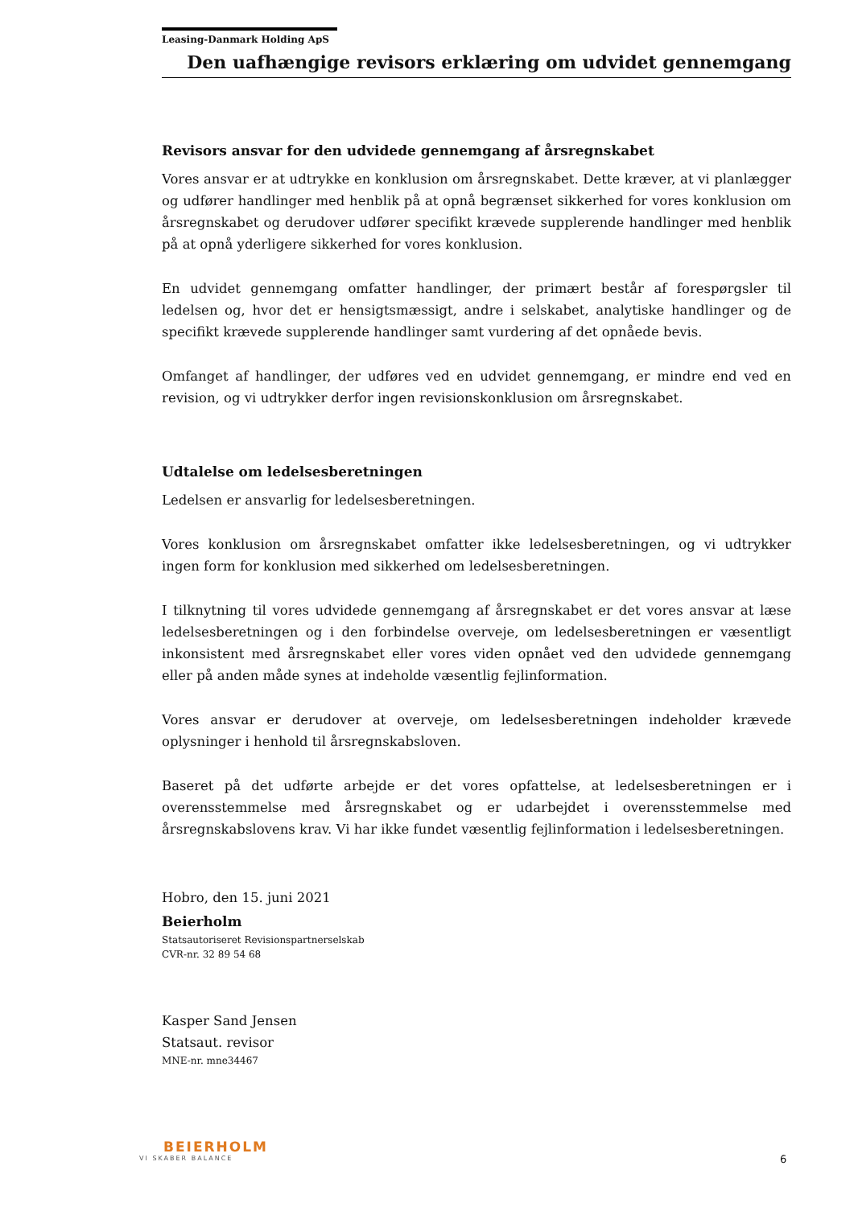Leasing-Danmark Holding ApS
Den uafhængige revisors erklæring om udvidet gennemgang
Revisors ansvar for den udvidede gennemgang af årsregnskabet
Vores ansvar er at udtrykke en konklusion om årsregnskabet. Dette kræver, at vi planlægger og udfører handlinger med henblik på at opnå begrænset sikkerhed for vores konklusion om årsregnskabet og derudover udfører specifikt krævede supplerende handlinger med henblik på at opnå yderligere sikkerhed for vores konklusion.
En udvidet gennemgang omfatter handlinger, der primært består af forespørgsler til ledelsen og, hvor det er hensigtsmæssigt, andre i selskabet, analytiske handlinger og de specifikt krævede supplerende handlinger samt vurdering af det opnåede bevis.
Omfanget af handlinger, der udføres ved en udvidet gennemgang, er mindre end ved en revision, og vi udtrykker derfor ingen revisionskonklusion om årsregnskabet.
Udtalelse om ledelsesberetningen
Ledelsen er ansvarlig for ledelsesberetningen.
Vores konklusion om årsregnskabet omfatter ikke ledelsesberetningen, og vi udtrykker ingen form for konklusion med sikkerhed om ledelsesberetningen.
I tilknytning til vores udvidede gennemgang af årsregnskabet er det vores ansvar at læse ledelsesberetningen og i den forbindelse overveje, om ledelsesberetningen er væsentligt inkonsistent med årsregnskabet eller vores viden opnået ved den udvidede gennemgang eller på anden måde synes at indeholde væsentlig fejlinformation.
Vores ansvar er derudover at overveje, om ledelsesberetningen indeholder krævede oplysninger i henhold til årsregnskabsloven.
Baseret på det udførte arbejde er det vores opfattelse, at ledelsesberetningen er i overensstemmelse med årsregnskabet og er udarbejdet i overensstemmelse med årsregnskabslovens krav. Vi har ikke fundet væsentlig fejlinformation i ledelsesberetningen.
Hobro, den 15. juni 2021
Beierholm
Statsautoriseret Revisionspartnerselskab
CVR-nr. 32 89 54 68
Kasper Sand Jensen
Statsaut. revisor
MNE-nr. mne34467
BEIERHOLM
VI SKABER BALANCE
6